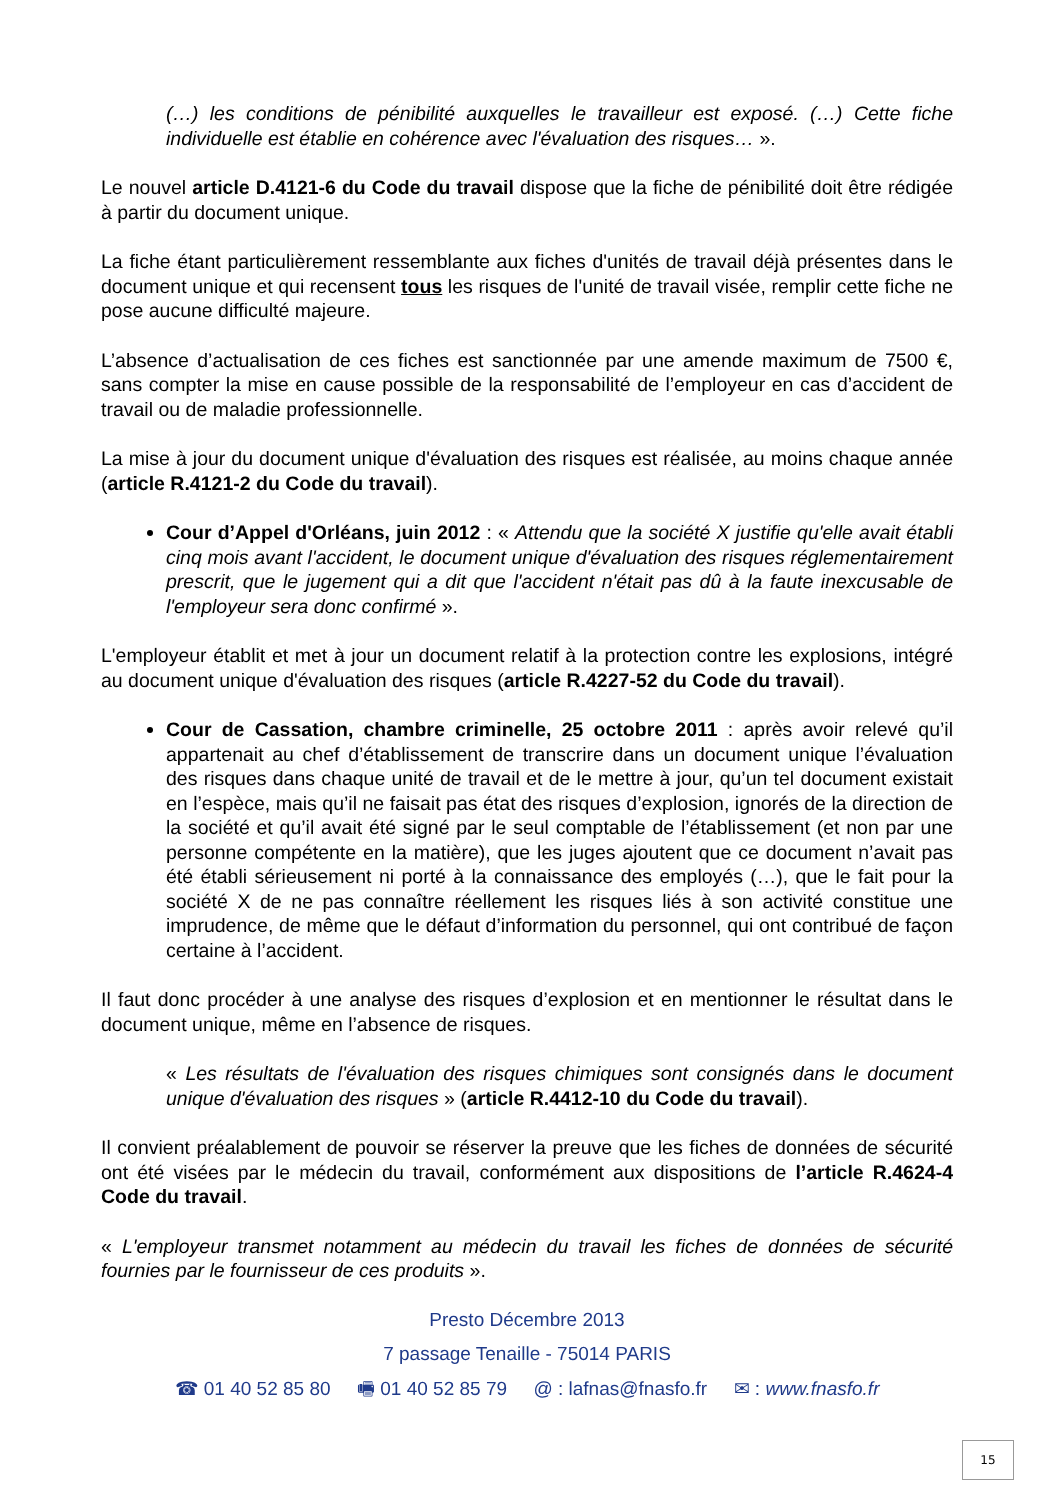(…) les conditions de pénibilité auxquelles le travailleur est exposé. (…) Cette fiche individuelle est établie en cohérence avec l'évaluation des risques… ».
Le nouvel article D.4121-6 du Code du travail dispose que la fiche de pénibilité doit être rédigée à partir du document unique.
La fiche étant particulièrement ressemblante aux fiches d'unités de travail déjà présentes dans le document unique et qui recensent tous les risques de l'unité de travail visée, remplir cette fiche ne pose aucune difficulté majeure.
L’absence d’actualisation de ces fiches est sanctionnée par une amende maximum de 7500 €, sans compter la mise en cause possible de la responsabilité de l’employeur en cas d’accident de travail ou de maladie professionnelle.
La mise à jour du document unique d'évaluation des risques est réalisée, au moins chaque année (article R.4121-2 du Code du travail).
Cour d’Appel d'Orléans, juin 2012 : « Attendu que la société X justifie qu'elle avait établi cinq mois avant l'accident, le document unique d'évaluation des risques réglementairement prescrit, que le jugement qui a dit que l'accident n'était pas dû à la faute inexcusable de l'employeur sera donc confirmé ».
L'employeur établit et met à jour un document relatif à la protection contre les explosions, intégré au document unique d'évaluation des risques (article R.4227-52 du Code du travail).
Cour de Cassation, chambre criminelle, 25 octobre 2011 : après avoir relevé qu’il appartenait au chef d’établissement de transcrire dans un document unique l’évaluation des risques dans chaque unité de travail et de le mettre à jour, qu’un tel document existait en l’espèce, mais qu’il ne faisait pas état des risques d’explosion, ignorés de la direction de la société et qu’il avait été signé par le seul comptable de l’établissement (et non par une personne compétente en la matière), que les juges ajoutent que ce document n’avait pas été établi sérieusement ni porté à la connaissance des employés (…), que le fait pour la société X de ne pas connaître réellement les risques liés à son activité constitue une imprudence, de même que le défaut d’information du personnel, qui ont contribué de façon certaine à l’accident.
Il faut donc procéder à une analyse des risques d’explosion et en mentionner le résultat dans le document unique, même en l’absence de risques.
« Les résultats de l'évaluation des risques chimiques sont consignés dans le document unique d'évaluation des risques » (article R.4412-10 du Code du travail).
Il convient préalablement de pouvoir se réserver la preuve que les fiches de données de sécurité ont été visées par le médecin du travail, conformément aux dispositions de l’article R.4624-4 Code du travail.
« L'employeur transmet notamment au médecin du travail les fiches de données de sécurité fournies par le fournisseur de ces produits ».
Presto Décembre 2013
7 passage Tenaille - 75014 PARIS
☎ 01 40 52 85 80 🖷 01 40 52 85 79 @ : lafnas@fnasfo.fr ✉ : www.fnasfo.fr
15